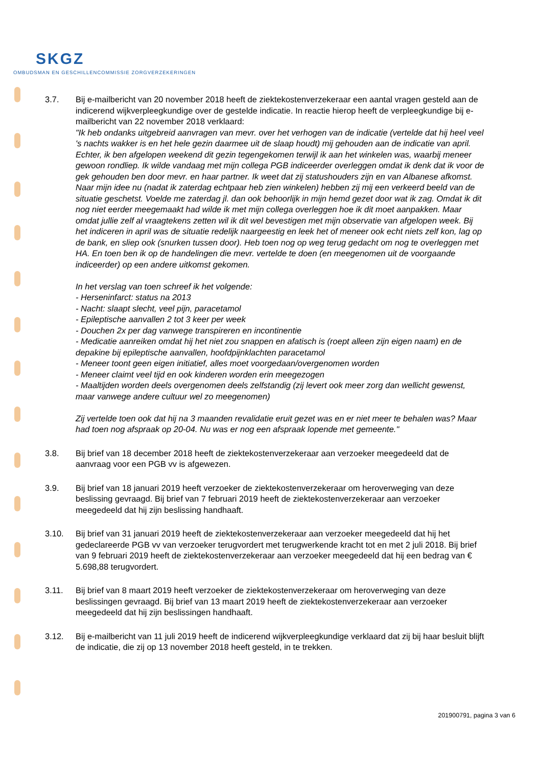SKGZ
OMBUDSMAN EN GESCHILLENCOMMISSIE ZORGVERZEKERINGEN
3.7. Bij e-mailbericht van 20 november 2018 heeft de ziektekostenverzekeraar een aantal vragen gesteld aan de indicerend wijkverpleegkundige over de gestelde indicatie. In reactie hierop heeft de verpleegkundige bij e-mailbericht van 22 november 2018 verklaard:
"Ik heb ondanks uitgebreid aanvragen van mevr. over het verhogen van de indicatie (vertelde dat hij heel veel 's nachts wakker is en het hele gezin daarmee uit de slaap houdt) mij gehouden aan de indicatie van april. Echter, ik ben afgelopen weekend dit gezin tegengekomen terwijl ik aan het winkelen was, waarbij meneer gewoon rondliep. Ik wilde vandaag met mijn collega PGB indiceerder overleggen omdat ik denk dat ik voor de gek gehouden ben door mevr. en haar partner. Ik weet dat zij statushouders zijn en van Albanese afkomst. Naar mijn idee nu (nadat ik zaterdag echtpaar heb zien winkelen) hebben zij mij een verkeerd beeld van de situatie geschetst. Voelde me zaterdag jl. dan ook behoorlijk in mijn hemd gezet door wat ik zag. Omdat ik dit nog niet eerder meegemaakt had wilde ik met mijn collega overleggen hoe ik dit moet aanpakken. Maar omdat jullie zelf al vraagtekens zetten wil ik dit wel bevestigen met mijn observatie van afgelopen week. Bij het indiceren in april was de situatie redelijk naargeestig en leek het of meneer ook echt niets zelf kon, lag op de bank, en sliep ook (snurken tussen door). Heb toen nog op weg terug gedacht om nog te overleggen met HA. En toen ben ik op de handelingen die mevr. vertelde te doen (en meegenomen uit de voorgaande indiceerder) op een andere uitkomst gekomen.
In het verslag van toen schreef ik het volgende:
- Herseninfarct: status na 2013
- Nacht: slaapt slecht, veel pijn, paracetamol
- Epileptische aanvallen 2 tot 3 keer per week
- Douchen 2x per dag vanwege transpireren en incontinentie
- Medicatie aanreiken omdat hij het niet zou snappen en afatisch is (roept alleen zijn eigen naam) en de depakine bij epileptische aanvallen, hoofdpijnklachten paracetamol
- Meneer toont geen eigen initiatief, alles moet voorgedaan/overgenomen worden
- Meneer claimt veel tijd en ook kinderen worden erin meegezogen
- Maaltijden worden deels overgenomen deels zelfstandig (zij levert ook meer zorg dan wellicht gewenst, maar vanwege andere cultuur wel zo meegenomen)
Zij vertelde toen ook dat hij na 3 maanden revalidatie eruit gezet was en er niet meer te behalen was? Maar had toen nog afspraak op 20-04. Nu was er nog een afspraak lopende met gemeente."
3.8. Bij brief van 18 december 2018 heeft de ziektekostenverzekeraar aan verzoeker meegedeeld dat de aanvraag voor een PGB vv is afgewezen.
3.9. Bij brief van 18 januari 2019 heeft verzoeker de ziektekostenverzekeraar om heroverweging van deze beslissing gevraagd. Bij brief van 7 februari 2019 heeft de ziektekostenverzekeraar aan verzoeker meegedeeld dat hij zijn beslissing handhaaft.
3.10. Bij brief van 31 januari 2019 heeft de ziektekostenverzekeraar aan verzoeker meegedeeld dat hij het gedeclareerde PGB vv van verzoeker terugvordert met terugwerkende kracht tot en met 2 juli 2018. Bij brief van 9 februari 2019 heeft de ziektekostenverzekeraar aan verzoeker meegedeeld dat hij een bedrag van € 5.698,88 terugvordert.
3.11. Bij brief van 8 maart 2019 heeft verzoeker de ziektekostenverzekeraar om heroverweging van deze beslissingen gevraagd. Bij brief van 13 maart 2019 heeft de ziektekostenverzekeraar aan verzoeker meegedeeld dat hij zijn beslissingen handhaaft.
3.12. Bij e-mailbericht van 11 juli 2019 heeft de indicerend wijkverpleegkundige verklaard dat zij bij haar besluit blijft de indicatie, die zij op 13 november 2018 heeft gesteld, in te trekken.
201900791, pagina 3 van 6